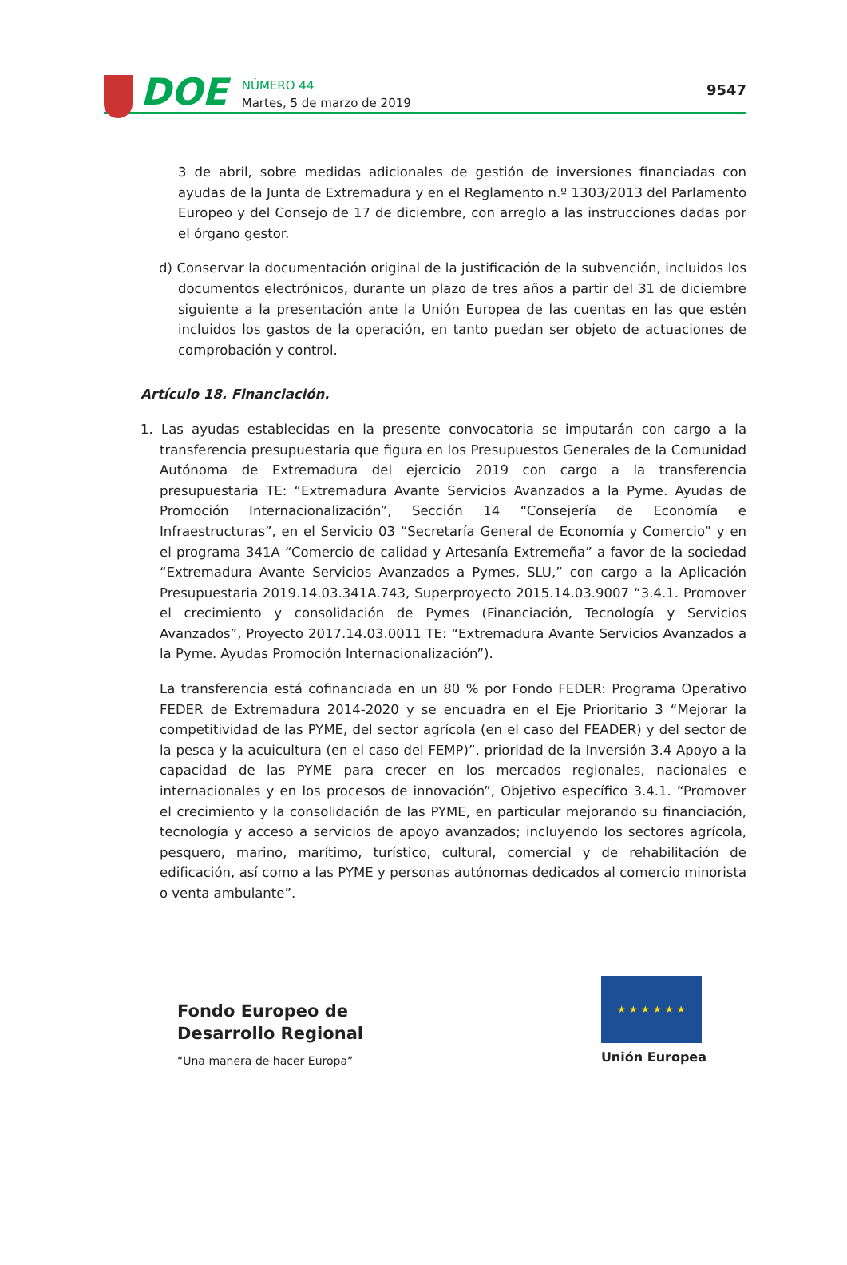DOE
NÚMERO 44
Martes, 5 de marzo de 2019
9547
3 de abril, sobre medidas adicionales de gestión de inversiones financiadas con ayudas de la Junta de Extremadura y en el Reglamento n.º 1303/2013 del Parlamento Europeo y del Consejo de 17 de diciembre, con arreglo a las instrucciones dadas por el órgano gestor.
d) Conservar la documentación original de la justificación de la subvención, incluidos los documentos electrónicos, durante un plazo de tres años a partir del 31 de diciembre siguiente a la presentación ante la Unión Europea de las cuentas en las que estén incluidos los gastos de la operación, en tanto puedan ser objeto de actuaciones de comprobación y control.
Artículo 18. Financiación.
1. Las ayudas establecidas en la presente convocatoria se imputarán con cargo a la transferencia presupuestaria que figura en los Presupuestos Generales de la Comunidad Autónoma de Extremadura del ejercicio 2019 con cargo a la transferencia presupuestaria TE: “Extremadura Avante Servicios Avanzados a la Pyme. Ayudas de Promoción Internacionalización”, Sección 14 “Consejería de Economía e Infraestructuras”, en el Servicio 03 “Secretaría General de Economía y Comercio” y en el programa 341A “Comercio de calidad y Artesanía Extremeña” a favor de la sociedad “Extremadura Avante Servicios Avanzados a Pymes, SLU,” con cargo a la Aplicación Presupuestaria 2019.14.03.341A.743, Superproyecto 2015.14.03.9007 “3.4.1. Promover el crecimiento y consolidación de Pymes (Financiación, Tecnología y Servicios Avanzados”, Proyecto 2017.14.03.0011 TE: “Extremadura Avante Servicios Avanzados a la Pyme. Ayudas Promoción Internacionalización”).
La transferencia está cofinanciada en un 80 % por Fondo FEDER: Programa Operativo FEDER de Extremadura 2014-2020 y se encuadra en el Eje Prioritario 3 “Mejorar la competitividad de las PYME, del sector agrícola (en el caso del FEADER) y del sector de la pesca y la acuicultura (en el caso del FEMP)”, prioridad de la Inversión 3.4 Apoyo a la capacidad de las PYME para crecer en los mercados regionales, nacionales e internacionales y en los procesos de innovación”, Objetivo específico 3.4.1. “Promover el crecimiento y la consolidación de las PYME, en particular mejorando su financiación, tecnología y acceso a servicios de apoyo avanzados; incluyendo los sectores agrícola, pesquero, marino, marítimo, turístico, cultural, comercial y de rehabilitación de edificación, así como a las PYME y personas autónomas dedicados al comercio minorista o venta ambulante”.
Fondo Europeo de
Desarrollo Regional
“Una manera de hacer Europa”
★ ★ ★ ★ ★ ★
Unión Europea